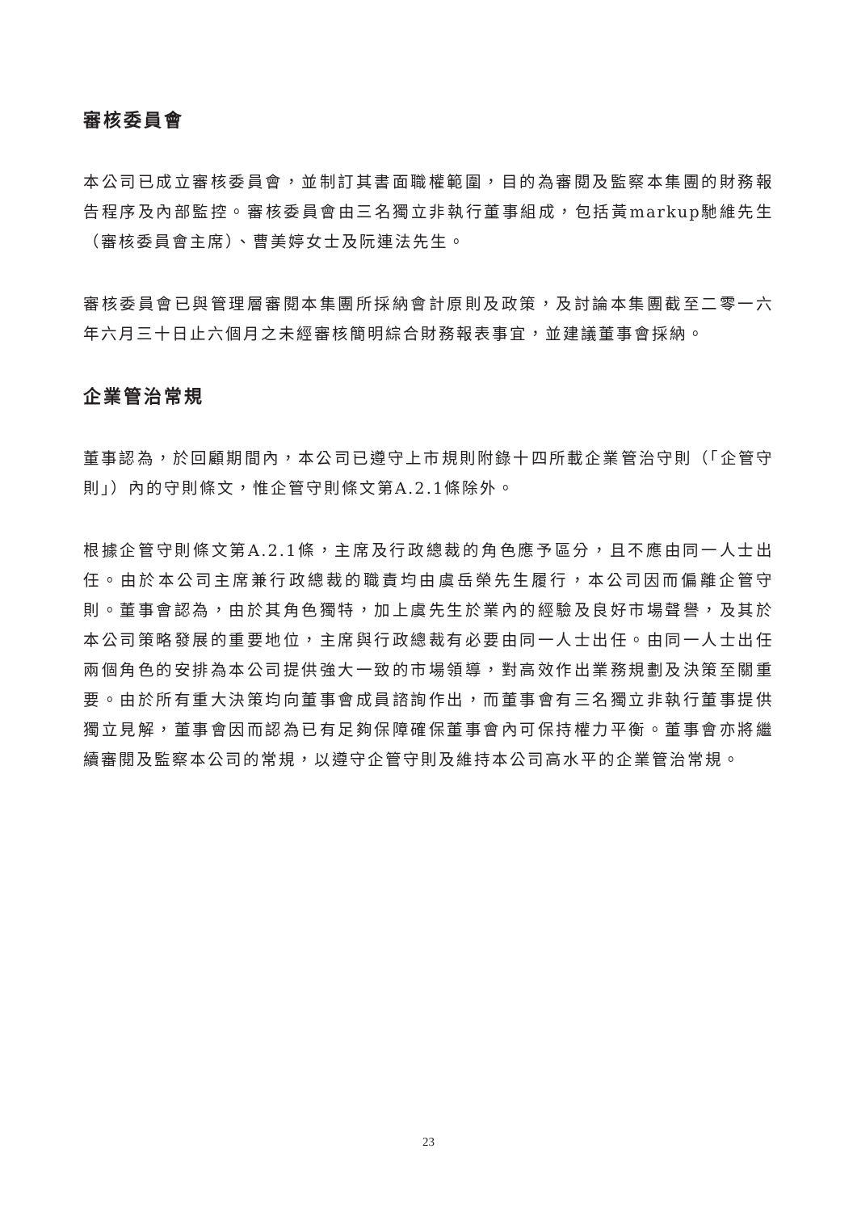審核委員會
本公司已成立審核委員會，並制訂其書面職權範圍，目的為審閱及監察本集團的財務報告程序及內部監控。審核委員會由三名獨立非執行董事組成，包括黃markup馳維先生（審核委員會主席）、曹美婷女士及阮連法先生。
審核委員會已與管理層審閱本集團所採納會計原則及政策，及討論本集團截至二零一六年六月三十日止六個月之未經審核簡明綜合財務報表事宜，並建議董事會採納。
企業管治常規
董事認為，於回顧期間內，本公司已遵守上市規則附錄十四所載企業管治守則（「企管守則」）內的守則條文，惟企管守則條文第A.2.1條除外。
根據企管守則條文第A.2.1條，主席及行政總裁的角色應予區分，且不應由同一人士出任。由於本公司主席兼行政總裁的職責均由虞岳榮先生履行，本公司因而偏離企管守則。董事會認為，由於其角色獨特，加上虞先生於業內的經驗及良好市場聲譽，及其於本公司策略發展的重要地位，主席與行政總裁有必要由同一人士出任。由同一人士出任兩個角色的安排為本公司提供強大一致的市場領導，對高效作出業務規劃及決策至關重要。由於所有重大決策均向董事會成員諮詢作出，而董事會有三名獨立非執行董事提供獨立見解，董事會因而認為已有足夠保障確保董事會內可保持權力平衡。董事會亦將繼續審閱及監察本公司的常規，以遵守企管守則及維持本公司高水平的企業管治常規。
23